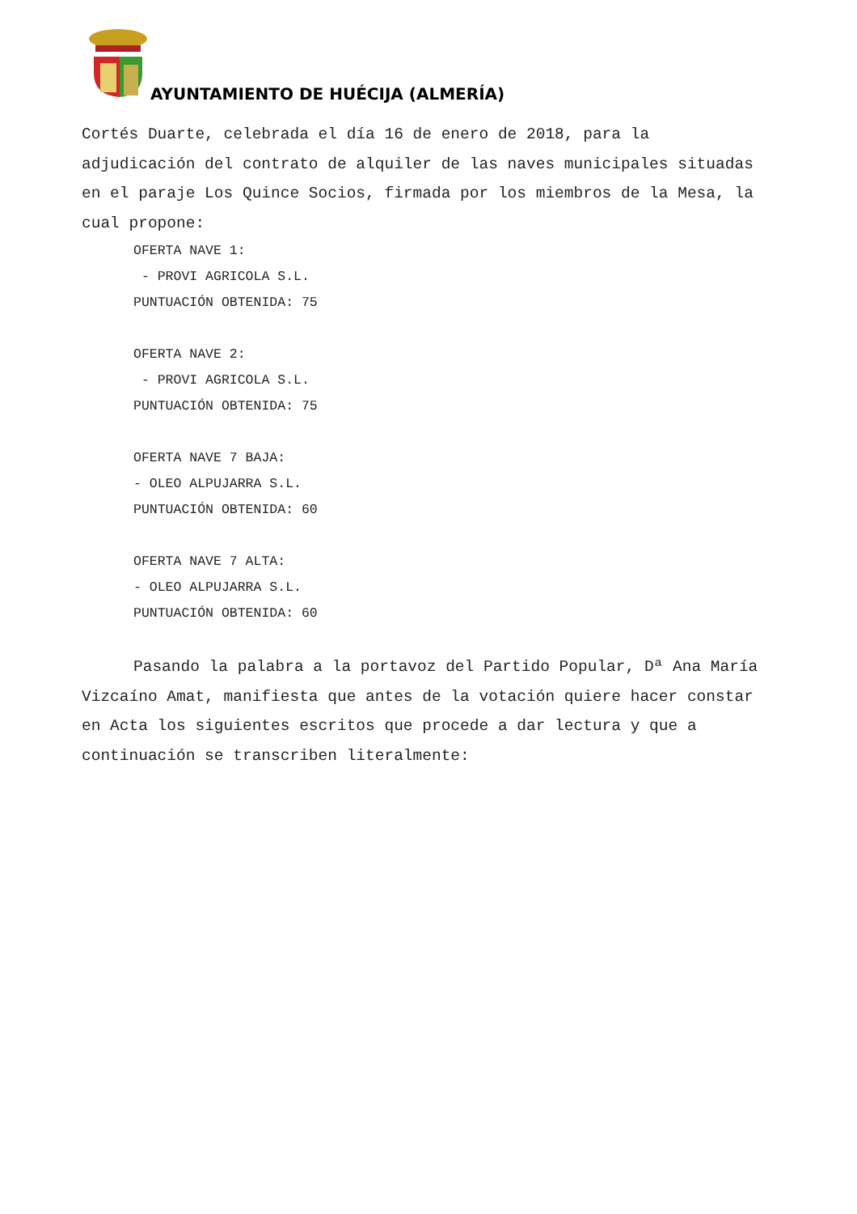AYUNTAMIENTO DE HUÉCIJA (ALMERÍA)
Cortés Duarte, celebrada el día 16 de enero de 2018, para la adjudicación del contrato de alquiler de las naves municipales situadas en el paraje Los Quince Socios, firmada por los miembros de la Mesa, la cual propone:
OFERTA NAVE 1:
- PROVI AGRICOLA S.L.
PUNTUACIÓN OBTENIDA: 75
OFERTA NAVE 2:
- PROVI AGRICOLA S.L.
PUNTUACIÓN OBTENIDA: 75
OFERTA NAVE 7 BAJA:
- OLEO ALPUJARRA S.L.
PUNTUACIÓN OBTENIDA: 60
OFERTA NAVE 7 ALTA:
- OLEO ALPUJARRA S.L.
PUNTUACIÓN OBTENIDA: 60
Pasando la palabra a la portavoz del Partido Popular, Dª Ana María Vizcaíno Amat, manifiesta que antes de la votación quiere hacer constar en Acta los siguientes escritos que procede a dar lectura y que a continuación se transcriben literalmente: